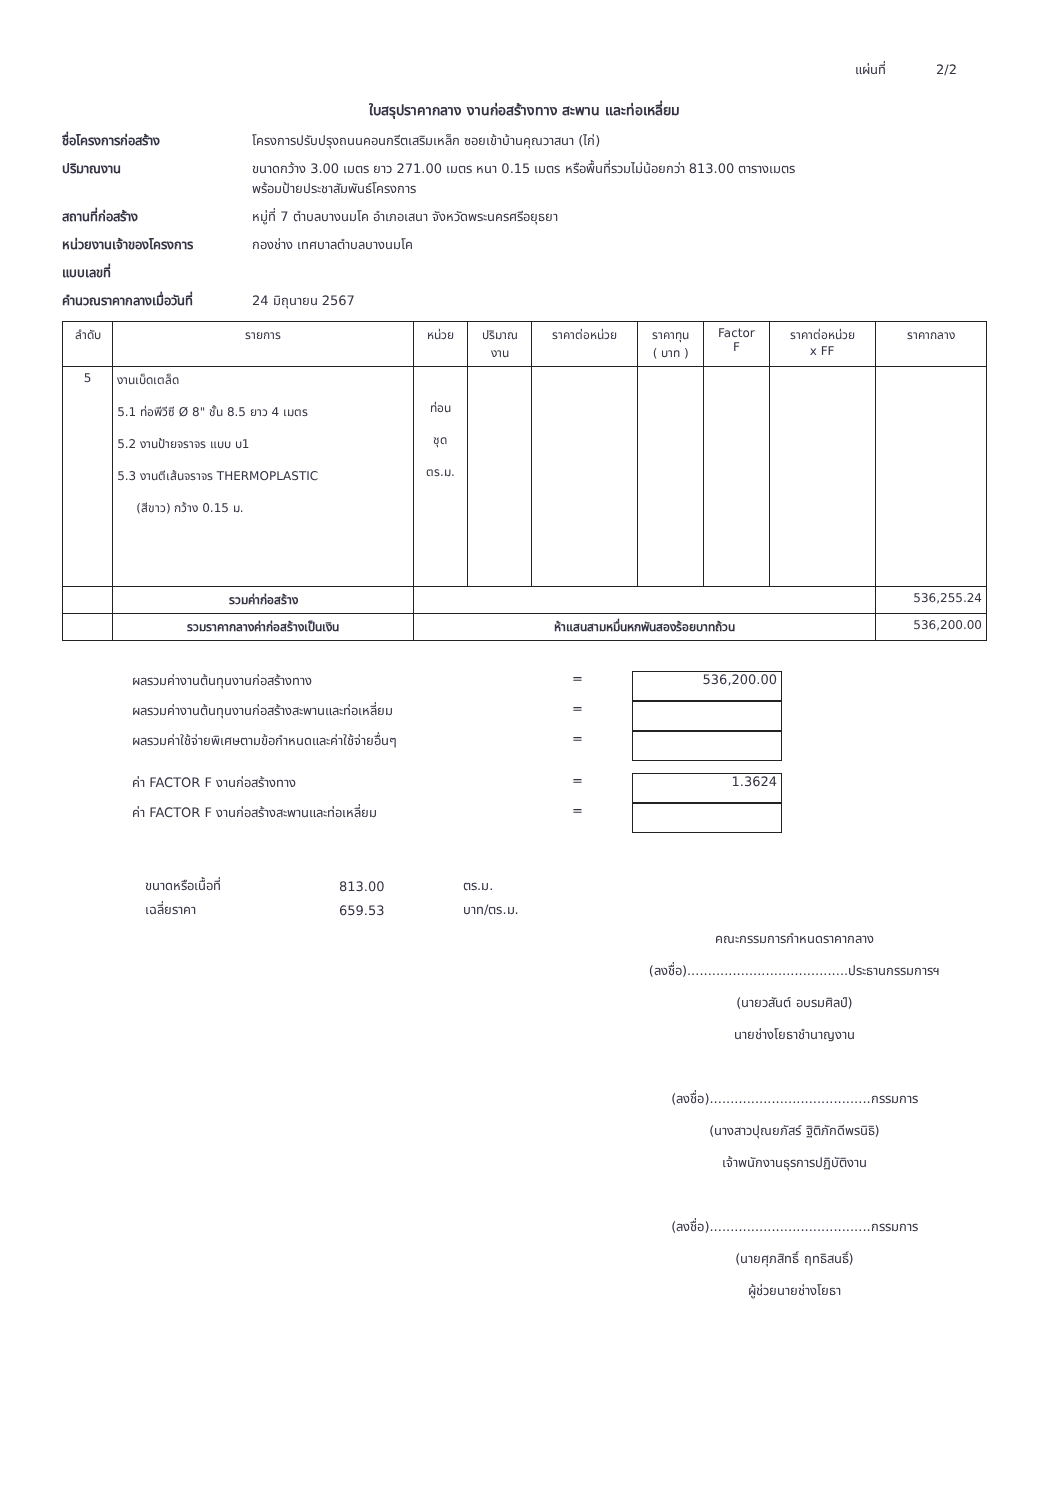แผ่นที่ 2/2
ใบสรุปราคากลาง งานก่อสร้างทาง สะพาน และท่อเหลี่ยม
ชื่อโครงการก่อสร้าง โครงการปรับปรุงถนนคอนกรีตเสริมเหล็ก ซอยเข้าบ้านคุณวาสนา (ไก่) ปริมาณงาน ขนาดกว้าง 3.00 เมตร ยาว 271.00 เมตร หนา 0.15 เมตร หรือพื้นที่รวมไม่น้อยกว่า 813.00 ตารางเมตร
พร้อมป้ายประชาสัมพันธ์โครงการ สถานที่ก่อสร้าง หมู่ที่ 7 ตำบลบางนมโค อำเภอเสนา จังหวัดพระนครศรีอยุธยา หน่วยงานเจ้าของโครงการ กองช่าง เทศบาลตำบลบางนมโค แบบเลขที่ คำนวณราคากลางเมื่อวันที่ 24 มิถุนายน 2567
| ลำดับ | รายการ | หน่วย | ปริมาณ งาน | ราคาต่อหน่วย | ราคาทุน ( บาท ) | Factor F | ราคาต่อหน่วย x FF | ราคากลาง |
| --- | --- | --- | --- | --- | --- | --- | --- | --- |
| 5 | งานเบ็ดเตล็ด 5.1 ท่อพีวีซี Ø 8" ชั้น 8.5 ยาว 4 เมตร 5.2 งานป้ายจราจร แบบ บ1 5.3 งานตีเส้นจราจร THERMOPLASTIC (สีขาว) กว้าง 0.15 ม. | ท่อน ชุด ตร.ม. | | | | | | |
| | รวมค่าก่อสร้าง | | | | | | | 536,255.24 |
| | รวมราคากลางค่าก่อสร้างเป็นเงิน | ห้าแสนสามหมื่นหกพันสองร้อยบาทถ้วน | | | | | | 536,200.00 |
ผลรวมค่างานต้นทุนงานก่อสร้างทาง =
536,200.00
ผลรวมค่างานต้นทุนงานก่อสร้างสะพานและท่อเหลี่ยม =
ผลรวมค่าใช้จ่ายพิเศษตามข้อกำหนดและค่าใช้จ่ายอื่นๆ =
ค่า FACTOR F งานก่อสร้างทาง =
1.3624
ค่า FACTOR F งานก่อสร้างสะพานและท่อเหลี่ยม =
| ขนาดหรือเนื้อที่ | 813.00 | ตร.ม. |
| เฉลี่ยราคา | 659.53 | บาท/ตร.ม. |
คณะกรรมการกำหนดราคากลาง
(ลงชื่อ).......................................ประธานกรรมการฯ
(นายวสันต์ อบรมศิลป์)
นายช่างโยธาชำนาญงาน
(ลงชื่อ).......................................กรรมการ
(นางสาวปุณยภัสร์ ฐิติภักดีพรนิธิ)
เจ้าพนักงานธุรการปฏิบัติงาน
(ลงชื่อ).......................................กรรมการ
(นายศุภสิทธิ์ ฤทธิสนธิ์)
ผู้ช่วยนายช่างโยธา